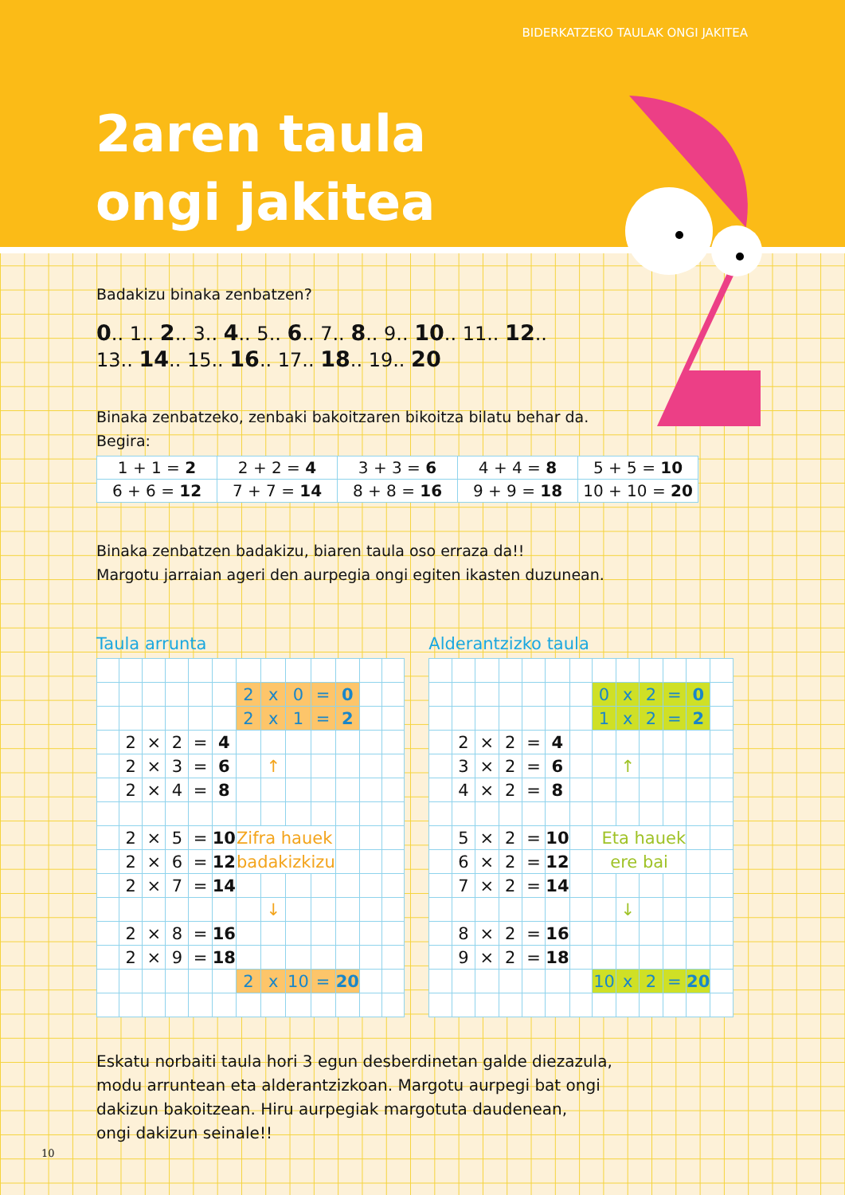BIDERKATZEKO TAULAK ONGI JAKITEA
2aren taula
ongi jakitea
Badakizu binaka zenbatzen?
0.. 1.. 2.. 3.. 4.. 5.. 6.. 7.. 8.. 9.. 10.. 11.. 12..
13.. 14.. 15.. 16.. 17.. 18.. 19.. 20
Binaka zenbatzeko, zenbaki bakoitzaren bikoitza bilatu behar da.
Begira:
| 1 + 1 = 2 | 2 + 2 = 4 | 3 + 3 = 6 | 4 + 4 = 8 | 5 + 5 = 10 |
| 6 + 6 = 12 | 7 + 7 = 14 | 8 + 8 = 16 | 9 + 9 = 18 | 10 + 10 = 20 |
Binaka zenbatzen badakizu, biaren taula oso erraza da!!
Margotu jarraian ageri den aurpegia ongi egiten ikasten duzunean.
Taula arrunta
| | | | | | | 2 | x | 0 | = | 0 | | |
| | | | | | | 2 | x | 1 | = | 2 | | |
| | 2 | × | 2 | = | 4 | | | | | | | |
| | 2 | × | 3 | = | 6 | | ↑ | | | | | |
| | 2 | × | 4 | = | 8 | | | | | | | |
| | 2 | × | 5 | = | 10 | Zifra hauek | | | | | | |
| | 2 | × | 6 | = | 12 | badakizkizu | | | | | | |
| | 2 | × | 7 | = | 14 | | | | | | | |
| | | | | | | | ↓ | | | | | |
| | 2 | × | 8 | = | 16 | | | | | | | |
| | 2 | × | 9 | = | 18 | | | | | | | |
| | | | | | | 2 | x | 10 | = | 20 | | |
Alderantzizko taula
| | | | | | | | 0 | x | 2 | = | 0 | |
| | | | | | | | 1 | x | 2 | = | 2 | |
| | 2 | × | 2 | = | 4 | | | | | | | |
| | 3 | × | 2 | = | 6 | | | ↑ | | | | |
| | 4 | × | 2 | = | 8 | | | | | | | |
| | 5 | × | 2 | = | 10 | | Eta hauek | | | | | |
| | 6 | × | 2 | = | 12 | | ere bai | | | | | |
| | 7 | × | 2 | = | 14 | | | | | | | |
| | | | | | | | | ↓ | | | | |
| | 8 | × | 2 | = | 16 | | | | | | | |
| | 9 | × | 2 | = | 18 | | | | | | | |
| | | | | | | | 10 | x | 2 | = | 20 | |
Eskatu norbaiti taula hori 3 egun desberdinetan galde diezazula,
modu arruntean eta alderantzizkoan. Margotu aurpegi bat ongi
dakizun bakoitzean. Hiru aurpegiak margotuta daudenean,
ongi dakizun seinale!!
10